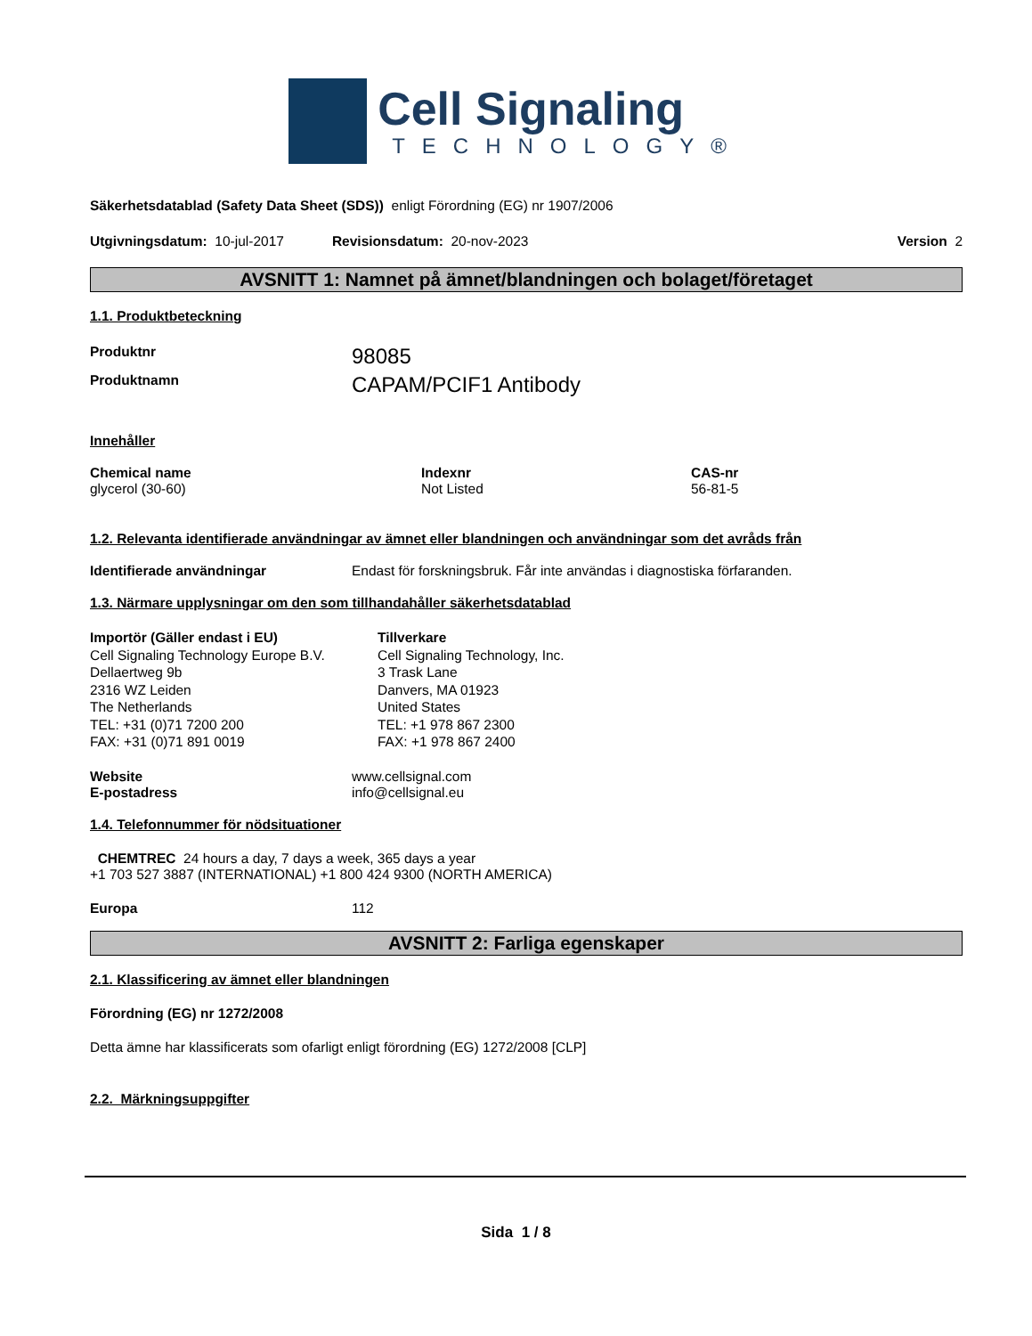Cell Signaling
TECHNOLOGY®
Säkerhetsdatablad (Safety Data Sheet (SDS)) enligt Förordning (EG) nr 1907/2006
Utgivningsdatum: 10-jul-2017 Revisionsdatum: 20-nov-2023 Version 2
AVSNITT 1: Namnet på ämnet/blandningen och bolaget/företaget
1.1. Produktbeteckning
Produktnr 98085
Produktnamn CAPAM/PCIF1 Antibody
Innehåller
Chemical name
glycerol (30-60)
Indexnr
Not Listed
CAS-nr
56-81-5
1.2. Relevanta identifierade användningar av ämnet eller blandningen och användningar som det avråds från
Identifierade användningar Endast för forskningsbruk. Får inte användas i diagnostiska förfaranden.
1.3. Närmare upplysningar om den som tillhandahåller säkerhetsdatablad
Importör (Gäller endast i EU)
Cell Signaling Technology Europe B.V.
Dellaertweg 9b
2316 WZ Leiden
The Netherlands
TEL: +31 (0)71 7200 200
FAX: +31 (0)71 891 0019
Tillverkare
Cell Signaling Technology, Inc.
3 Trask Lane
Danvers, MA 01923
United States
TEL: +1 978 867 2300
FAX: +1 978 867 2400
Website
E-postadress www.cellsignal.com
info@cellsignal.eu
1.4. Telefonnummer för nödsituationer
CHEMTREC 24 hours a day, 7 days a week, 365 days a year
+1 703 527 3887 (INTERNATIONAL) +1 800 424 9300 (NORTH AMERICA)
Europa 112
AVSNITT 2: Farliga egenskaper
2.1. Klassificering av ämnet eller blandningen
Förordning (EG) nr 1272/2008
Detta ämne har klassificerats som ofarligt enligt förordning (EG) 1272/2008 [CLP]
2.2. Märkningsuppgifter
Sida 1 / 8